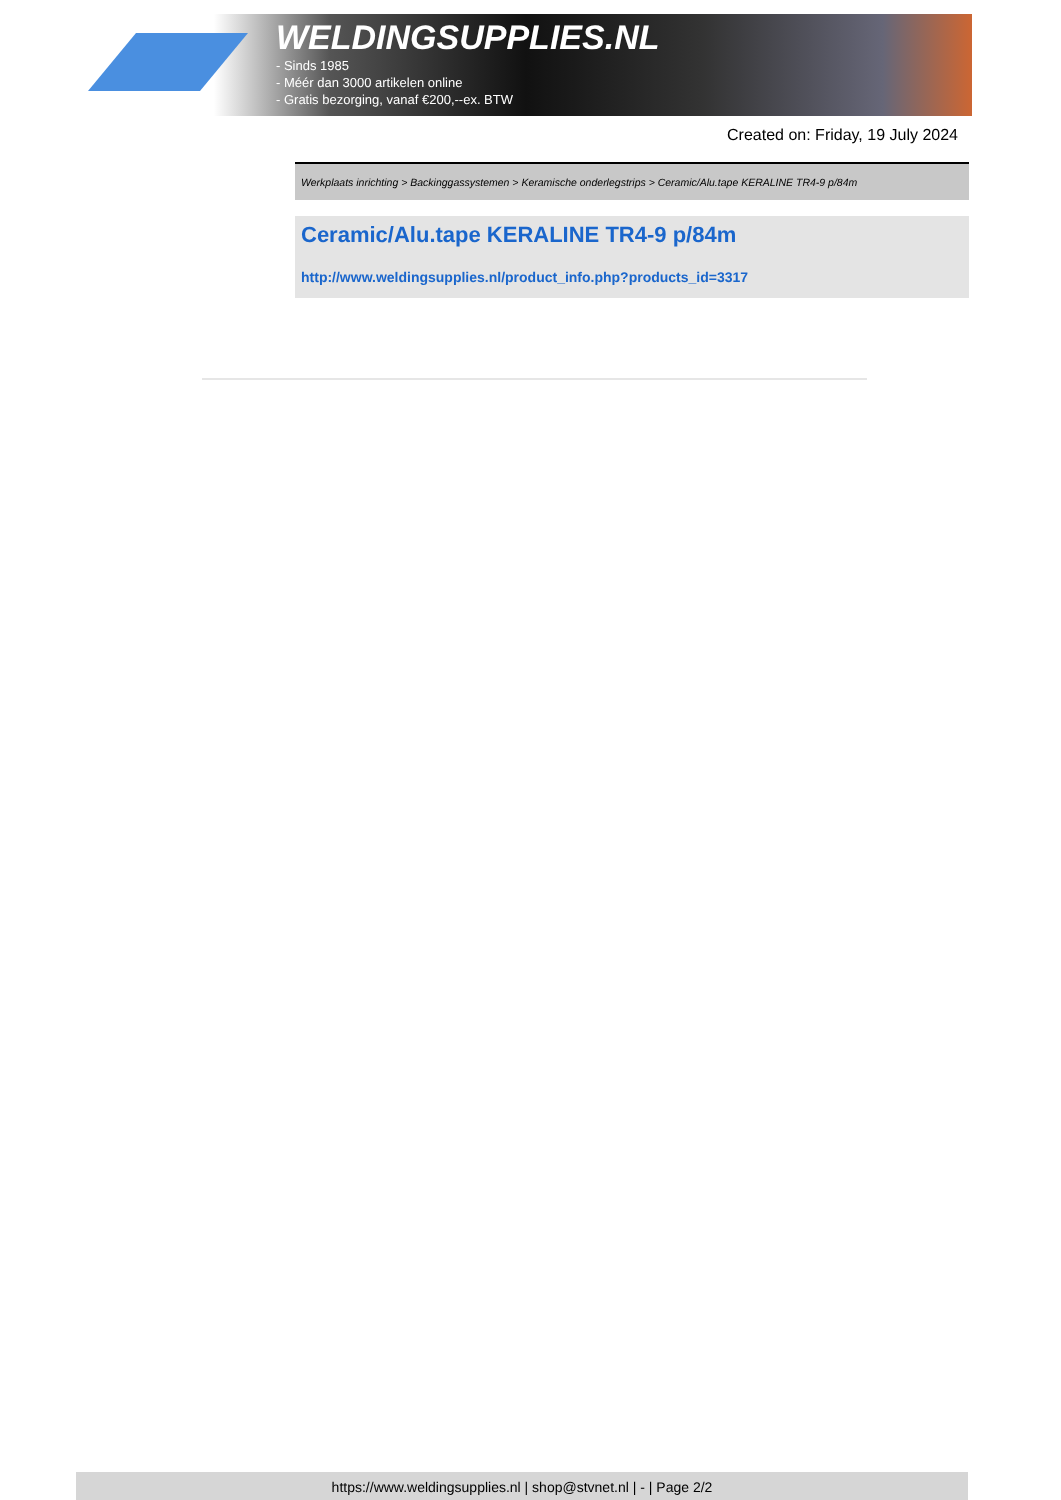WELDINGSUPPLIES.NL
- Sinds 1985
- Méér dan 3000 artikelen online
- Gratis bezorging, vanaf €200,--ex. BTW
Created on: Friday, 19 July 2024
Werkplaats inrichting > Backinggassystemen > Keramische onderlegstrips > Ceramic/Alu.tape KERALINE TR4-9 p/84m
Ceramic/Alu.tape KERALINE TR4-9 p/84m
http://www.weldingsupplies.nl/product_info.php?products_id=3317
https://www.weldingsupplies.nl | shop@stvnet.nl | - | Page 2/2